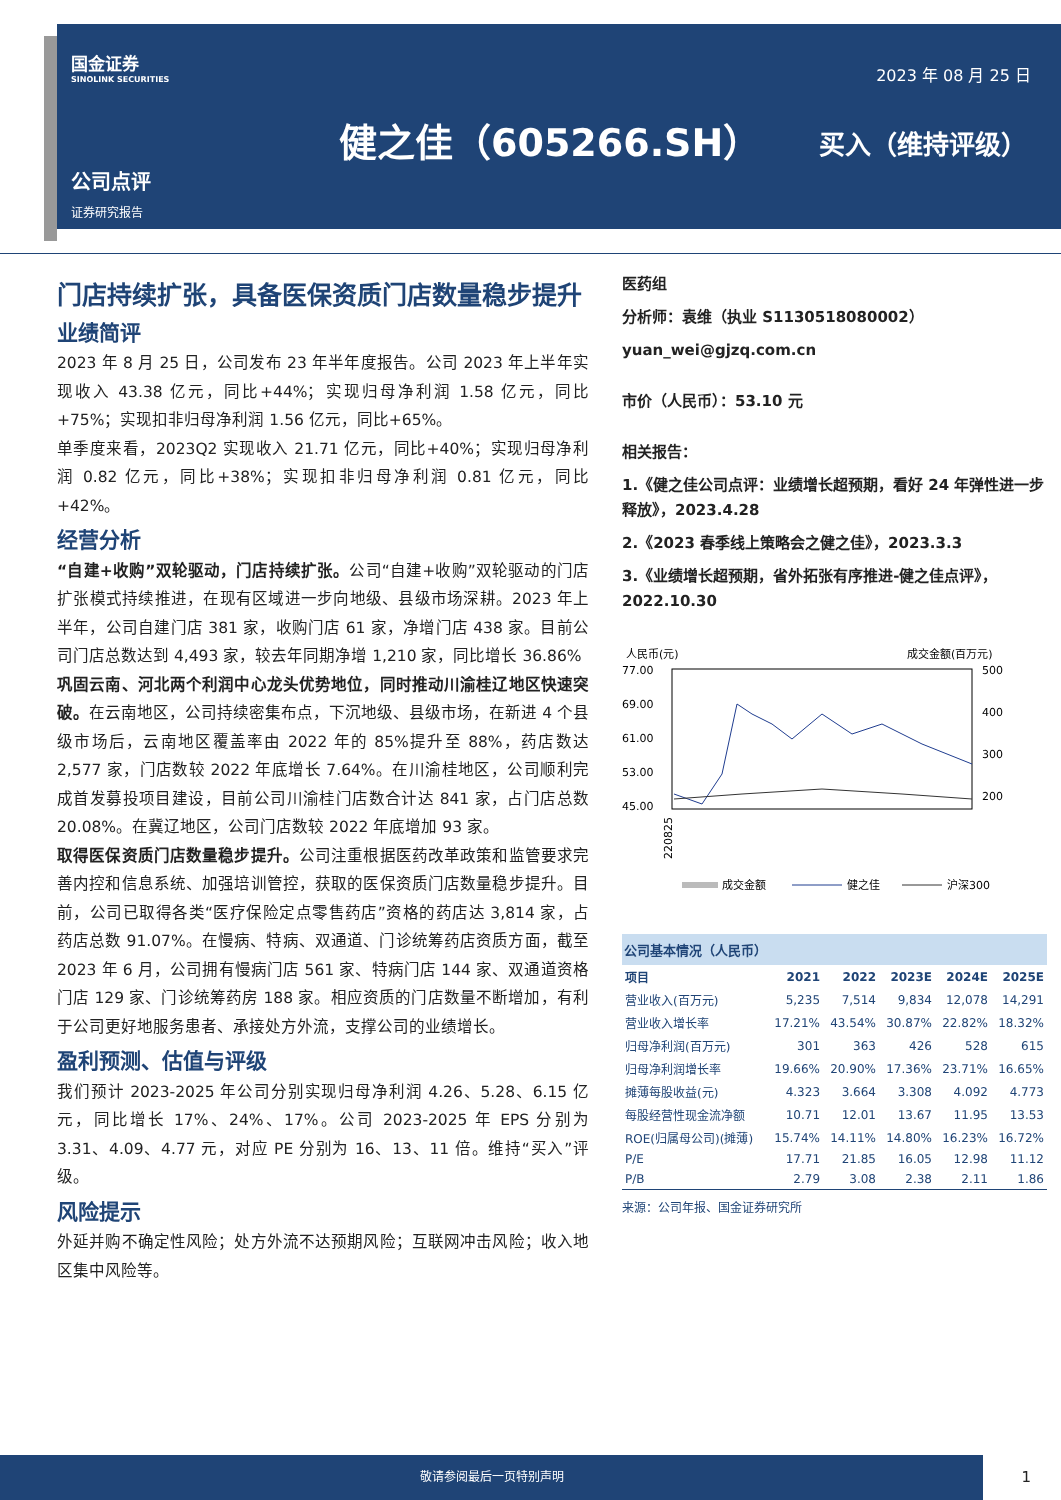国金证券
SINOLINK SECURITIES
2023 年 08 月 25 日
健之佳（605266.SH） 买入（维持评级）
公司点评
证券研究报告
门店持续扩张，具备医保资质门店数量稳步提升
业绩简评
2023 年 8 月 25 日，公司发布 23 年半年度报告。公司 2023 年上半年实现收入 43.38 亿元，同比+44%；实现归母净利润 1.58 亿元，同比+75%；实现扣非归母净利润 1.56 亿元，同比+65%。
单季度来看，2023Q2 实现收入 21.71 亿元，同比+40%；实现归母净利润 0.82 亿元，同比+38%；实现扣非归母净利润 0.81 亿元，同比+42%。
经营分析
“自建+收购”双轮驱动，门店持续扩张。公司“自建+收购”双轮驱动的门店扩张模式持续推进，在现有区域进一步向地级、县级市场深耕。2023 年上半年，公司自建门店 381 家，收购门店 61 家，净增门店 438 家。目前公司门店总数达到 4,493 家，较去年同期净增 1,210 家，同比增长 36.86%
巩固云南、河北两个利润中心龙头优势地位，同时推动川渝桂辽地区快速突破。在云南地区，公司持续密集布点，下沉地级、县级市场，在新进 4 个县级市场后，云南地区覆盖率由 2022 年的 85%提升至 88%，药店数达 2,577 家，门店数较 2022 年底增长 7.64%。在川渝桂地区，公司顺利完成首发募投项目建设，目前公司川渝桂门店数合计达 841 家，占门店总数 20.08%。在冀辽地区，公司门店数较 2022 年底增加 93 家。
取得医保资质门店数量稳步提升。公司注重根据医药改革政策和监管要求完善内控和信息系统、加强培训管控，获取的医保资质门店数量稳步提升。目前，公司已取得各类“医疗保险定点零售药店”资格的药店达 3,814 家，占药店总数 91.07%。在慢病、特病、双通道、门诊统筹药店资质方面，截至 2023 年 6 月，公司拥有慢病门店 561 家、特病门店 144 家、双通道资格门店 129 家、门诊统筹药房 188 家。相应资质的门店数量不断增加，有利于公司更好地服务患者、承接处方外流，支撑公司的业绩增长。
盈利预测、估值与评级
我们预计 2023-2025 年公司分别实现归母净利润 4.26、5.28、6.15 亿元，同比增长 17%、24%、17%。公司 2023-2025 年 EPS 分别为 3.31、4.09、4.77 元，对应 PE 分别为 16、13、11 倍。维持“买入”评级。
风险提示
外延并购不确定性风险；处方外流不达预期风险；互联网冲击风险；收入地区集中风险等。
医药组
分析师：袁维（执业 S1130518080002）
yuan_wei@gjzq.com.cn
市价（人民币）：53.10 元
相关报告：
1.《健之佳公司点评：业绩增长超预期，看好 24 年弹性进一步释放》，2023.4.28
2.《2023 春季线上策略会之健之佳》，2023.3.3
3.《业绩增长超预期，省外拓张有序推进-健之佳点评》，2022.10.30
人民币(元)
成交金额(百万元)
77.00
69.00
61.00
53.00
45.00
500
400
300
200
220825
成交金额
健之佳
沪深300
| 公司基本情况（人民币） | | | | | |
| --- | --- | --- | --- | --- | --- |
| 项目 | 2021 | 2022 | 2023E | 2024E | 2025E |
| 营业收入(百万元) | 5,235 | 7,514 | 9,834 | 12,078 | 14,291 |
| 营业收入增长率 | 17.21% | 43.54% | 30.87% | 22.82% | 18.32% |
| 归母净利润(百万元) | 301 | 363 | 426 | 528 | 615 |
| 归母净利润增长率 | 19.66% | 20.90% | 17.36% | 23.71% | 16.65% |
| 摊薄每股收益(元) | 4.323 | 3.664 | 3.308 | 4.092 | 4.773 |
| 每股经营性现金流净额 | 10.71 | 12.01 | 13.67 | 11.95 | 13.53 |
| ROE(归属母公司)(摊薄) | 15.74% | 14.11% | 14.80% | 16.23% | 16.72% |
| P/E | 17.71 | 21.85 | 16.05 | 12.98 | 11.12 |
| P/B | 2.79 | 3.08 | 2.38 | 2.11 | 1.86 |
来源：公司年报、国金证券研究所
敬请参阅最后一页特别声明
1